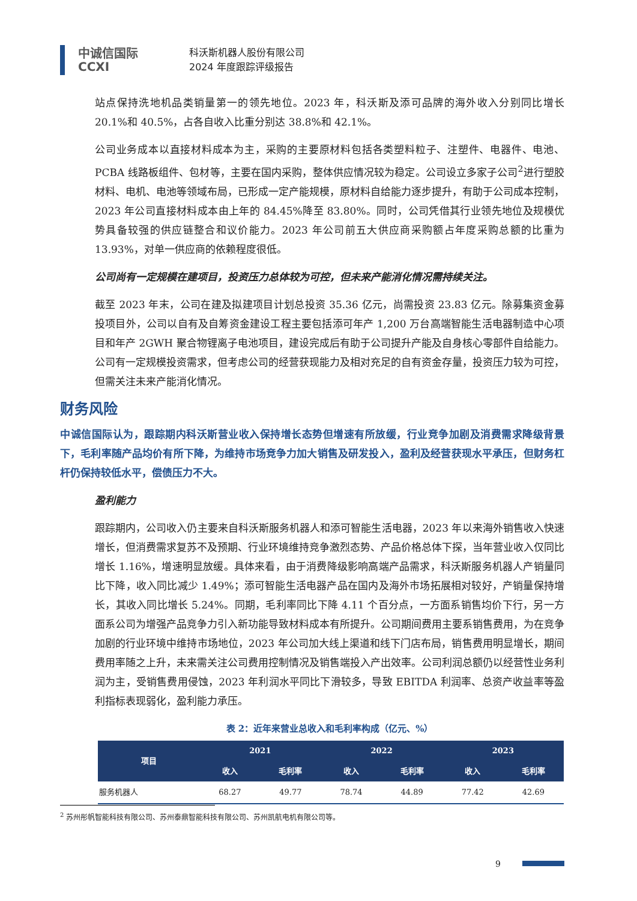中诚信国际
CCXI
科沃斯机器人股份有限公司
2024 年度跟踪评级报告
站点保持洗地机品类销量第一的领先地位。2023 年，科沃斯及添可品牌的海外收入分别同比增长 20.1%和 40.5%，占各自收入比重分别达 38.8%和 42.1%。
公司业务成本以直接材料成本为主，采购的主要原材料包括各类塑料粒子、注塑件、电器件、电池、PCBA 线路板组件、包材等，主要在国内采购，整体供应情况较为稳定。公司设立多家子公司<sup>2</sup>进行塑胶材料、电机、电池等领域布局，已形成一定产能规模，原材料自给能力逐步提升，有助于公司成本控制，2023 年公司直接材料成本由上年的 84.45%降至 83.80%。同时，公司凭借其行业领先地位及规模优势具备较强的供应链整合和议价能力。2023 年公司前五大供应商采购额占年度采购总额的比重为 13.93%，对单一供应商的依赖程度很低。
公司尚有一定规模在建项目，投资压力总体较为可控，但未来产能消化情况需持续关注。
截至 2023 年末，公司在建及拟建项目计划总投资 35.36 亿元，尚需投资 23.83 亿元。除募集资金募投项目外，公司以自有及自筹资金建设工程主要包括添可年产 1,200 万台高端智能生活电器制造中心项目和年产 2GWH 聚合物锂离子电池项目，建设完成后有助于公司提升产能及自身核心零部件自给能力。公司有一定规模投资需求，但考虑公司的经营获现能力及相对充足的自有资金存量，投资压力较为可控，但需关注未来产能消化情况。
财务风险
中诚信国际认为，跟踪期内科沃斯营业收入保持增长态势但增速有所放缓，行业竞争加剧及消费需求降级背景下，毛利率随产品均价有所下降，为维持市场竞争力加大销售及研发投入，盈利及经营获现水平承压，但财务杠杆仍保持较低水平，偿债压力不大。
盈利能力
跟踪期内，公司收入仍主要来自科沃斯服务机器人和添可智能生活电器，2023 年以来海外销售收入快速增长，但消费需求复苏不及预期、行业环境维持竞争激烈态势、产品价格总体下探，当年营业收入仅同比增长 1.16%，增速明显放缓。具体来看，由于消费降级影响高端产品需求，科沃斯服务机器人产销量同比下降，收入同比减少 1.49%；添可智能生活电器产品在国内及海外市场拓展相对较好，产销量保持增长，其收入同比增长 5.24%。同期，毛利率同比下降 4.11 个百分点，一方面系销售均价下行，另一方面系公司为增强产品竞争力引入新功能导致材料成本有所提升。公司期间费用主要系销售费用，为在竞争加剧的行业环境中维持市场地位，2023 年公司加大线上渠道和线下门店布局，销售费用明显增长，期间费用率随之上升，未来需关注公司费用控制情况及销售端投入产出效率。公司利润总额仍以经营性业务利润为主，受销售费用侵蚀，2023 年利润水平同比下滑较多，导致 EBITDA 利润率、总资产收益率等盈利指标表现弱化，盈利能力承压。
表 2：近年来营业总收入和毛利率构成（亿元、%）
| 项目 | 2021 | | 2022 | | 2023 | |
| --- | --- | --- | --- | --- | --- | --- |
| | 收入 | 毛利率 | 收入 | 毛利率 | 收入 | 毛利率 |
| 服务机器人 | 68.27 | 49.77 | 78.74 | 44.89 | 77.42 | 42.69 |
<sup>2</sup> 苏州彤帆智能科技有限公司、苏州泰鼎智能科技有限公司、苏州凯航电机有限公司等。
9